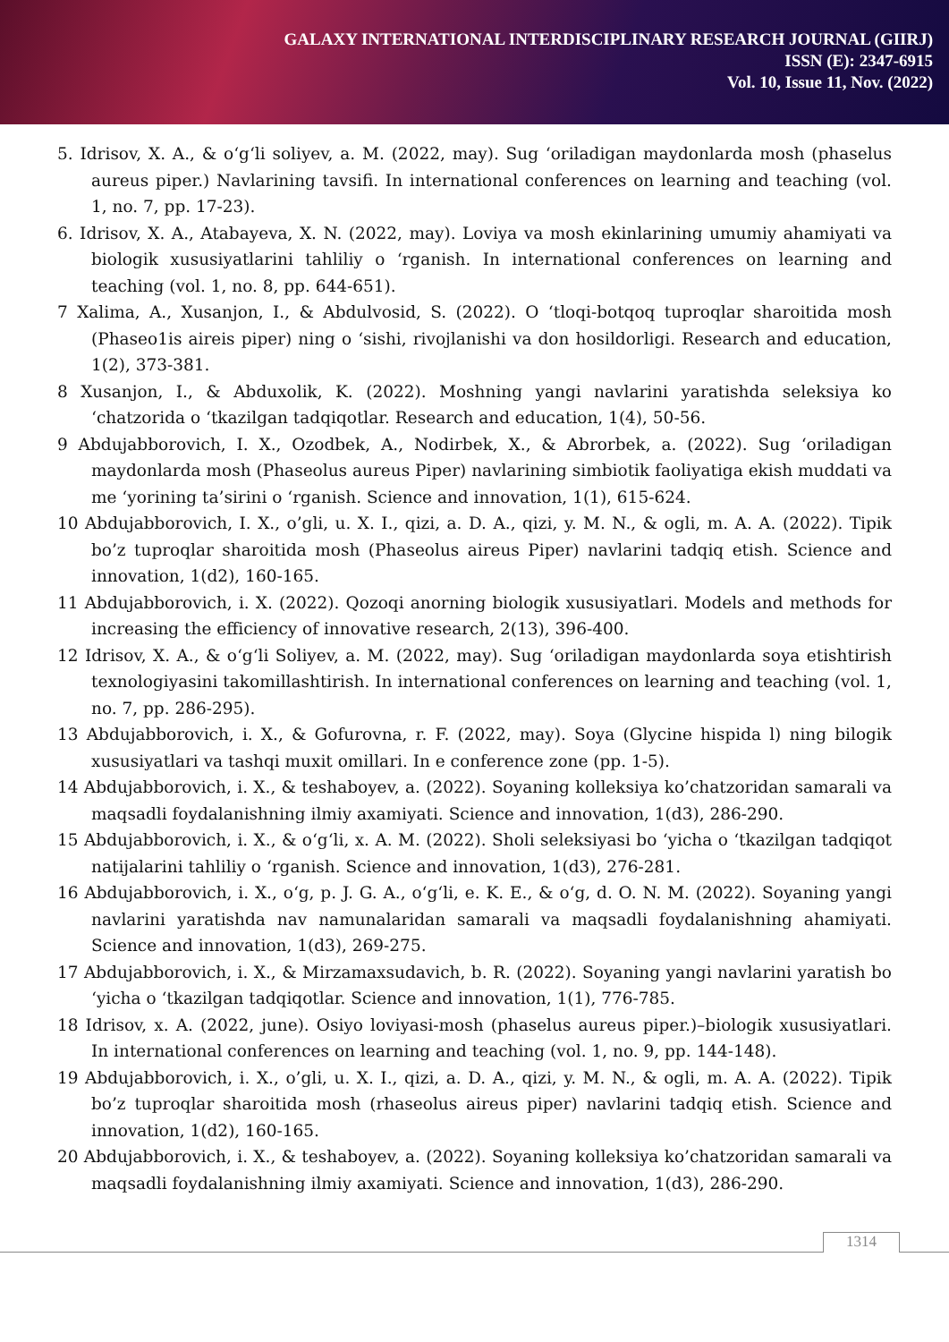GALAXY INTERNATIONAL INTERDISCIPLINARY RESEARCH JOURNAL (GIIRJ)
ISSN (E): 2347-6915
Vol. 10, Issue 11, Nov. (2022)
5. Idrisov, X. A., & o‘g‘li soliyev, a. M. (2022, may). Sug ‘oriladigan maydonlarda mosh (phaselus aureus piper.) Navlarining tavsifi. In international conferences on learning and teaching (vol. 1, no. 7, pp. 17-23).
6. Idrisov, X. A., Atabayeva, X. N. (2022, may). Loviya va mosh ekinlarining umumiy ahamiyati va biologik xususiyatlarini tahliliy o ‘rganish. In international conferences on learning and teaching (vol. 1, no. 8, pp. 644-651).
7 Xalima, A., Xusanjon, I., & Abdulvosid, S. (2022). O ‘tloqi-botqoq tuproqlar sharoitida mosh (Phaseo1is aireis piper) ning o ‘sishi, rivojlanishi va don hosildorligi. Research and education, 1(2), 373-381.
8 Xusanjon, I., & Abduxolik, K. (2022). Moshning yangi navlarini yaratishda seleksiya ko ‘chatzorida o ‘tkazilgan tadqiqotlar. Research and education, 1(4), 50-56.
9 Abdujabborovich, I. X., Ozodbek, A., Nodirbek, X., & Abrorbek, a. (2022). Sug ‘oriladigan maydonlarda mosh (Phaseolus aureus Piper) navlarining simbiotik faoliyatiga ekish muddati va me ‘yorining ta’sirini o ‘rganish. Science and innovation, 1(1), 615-624.
10 Abdujabborovich, I. X., o’gli, u. X. I., qizi, a. D. A., qizi, y. M. N., & ogli, m. A. A. (2022). Tipik bo’z tuproqlar sharoitida mosh (Phaseolus aireus Piper) navlarini tadqiq etish. Science and innovation, 1(d2), 160-165.
11 Abdujabborovich, i. X. (2022). Qozoqi anorning biologik xususiyatlari. Models and methods for increasing the efficiency of innovative research, 2(13), 396-400.
12 Idrisov, X. A., & o‘g‘li Soliyev, a. M. (2022, may). Sug ‘oriladigan maydonlarda soya etishtirish texnologiyasini takomillashtirish. In international conferences on learning and teaching (vol. 1, no. 7, pp. 286-295).
13 Abdujabborovich, i. X., & Gofurovna, r. F. (2022, may). Soya (Glycine hispida l) ning bilogik xususiyatlari va tashqi muxit omillari. In e conference zone (pp. 1-5).
14 Abdujabborovich, i. X., & teshaboyev, a. (2022). Soyaning kolleksiya ko’chatzoridan samarali va maqsadli foydalanishning ilmiy axamiyati. Science and innovation, 1(d3), 286-290.
15 Abdujabborovich, i. X., & o‘g‘li, x. A. M. (2022). Sholi seleksiyasi bo ‘yicha o ‘tkazilgan tadqiqot natijalarini tahliliy o ‘rganish. Science and innovation, 1(d3), 276-281.
16 Abdujabborovich, i. X., o‘g, p. J. G. A., o‘g‘li, e. K. E., & o‘g, d. O. N. M. (2022). Soyaning yangi navlarini yaratishda nav namunalaridan samarali va maqsadli foydalanishning ahamiyati. Science and innovation, 1(d3), 269-275.
17 Abdujabborovich, i. X., & Mirzamaxsudavich, b. R. (2022). Soyaning yangi navlarini yaratish bo ‘yicha o ‘tkazilgan tadqiqotlar. Science and innovation, 1(1), 776-785.
18 Idrisov, x. A. (2022, june). Osiyo loviyasi-mosh (phaselus aureus piper.)–biologik xususiyatlari. In international conferences on learning and teaching (vol. 1, no. 9, pp. 144-148).
19 Abdujabborovich, i. X., o’gli, u. X. I., qizi, a. D. A., qizi, y. M. N., & ogli, m. A. A. (2022). Tipik bo’z tuproqlar sharoitida mosh (rhaseolus aireus piper) navlarini tadqiq etish. Science and innovation, 1(d2), 160-165.
20 Abdujabborovich, i. X., & teshaboyev, a. (2022). Soyaning kolleksiya ko’chatzoridan samarali va maqsadli foydalanishning ilmiy axamiyati. Science and innovation, 1(d3), 286-290.
1314